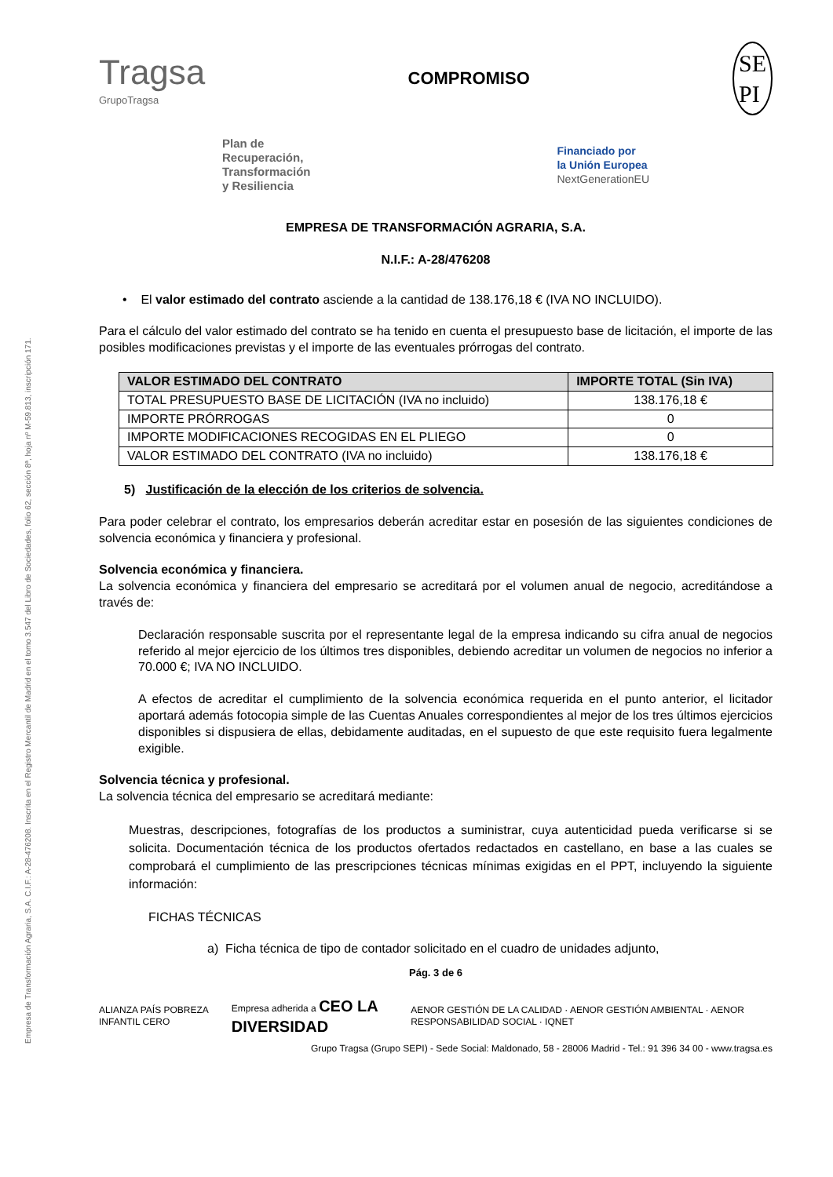Empresa de Transformación Agraria, S.A. C.I.F.: A-28-476208. Inscrita en el Registro Mercantil de Madrid en el tomo 3.547 del Libro de Sociedades, folio 62, sección 8ª, hoja nº M-59.813, inscripción 171.
Tragsa
GrupoTragsa
COMPROMISO
SE
PI
Plan de
Recuperación,
Transformación
y Resiliencia
Financiado por
la Unión Europea
NextGenerationEU
EMPRESA DE TRANSFORMACIÓN AGRARIA, S.A.
N.I.F.: A-28/476208
• El valor estimado del contrato asciende a la cantidad de 138.176,18 € (IVA NO INCLUIDO).
Para el cálculo del valor estimado del contrato se ha tenido en cuenta el presupuesto base de licitación, el importe de las posibles modificaciones previstas y el importe de las eventuales prórrogas del contrato.
| VALOR ESTIMADO DEL CONTRATO | IMPORTE TOTAL (Sin IVA) |
| --- | --- |
| TOTAL PRESUPUESTO BASE DE LICITACIÓN (IVA no incluido) | 138.176,18 € |
| IMPORTE PRÓRROGAS | 0 |
| IMPORTE MODIFICACIONES RECOGIDAS EN EL PLIEGO | 0 |
| VALOR ESTIMADO DEL CONTRATO (IVA no incluido) | 138.176,18 € |
5) Justificación de la elección de los criterios de solvencia.
Para poder celebrar el contrato, los empresarios deberán acreditar estar en posesión de las siguientes condiciones de solvencia económica y financiera y profesional.
Solvencia económica y financiera.
La solvencia económica y financiera del empresario se acreditará por el volumen anual de negocio, acreditándose a través de:
Declaración responsable suscrita por el representante legal de la empresa indicando su cifra anual de negocios referido al mejor ejercicio de los últimos tres disponibles, debiendo acreditar un volumen de negocios no inferior a 70.000 €; IVA NO INCLUIDO.
A efectos de acreditar el cumplimiento de la solvencia económica requerida en el punto anterior, el licitador aportará además fotocopia simple de las Cuentas Anuales correspondientes al mejor de los tres últimos ejercicios disponibles si dispusiera de ellas, debidamente auditadas, en el supuesto de que este requisito fuera legalmente exigible.
Solvencia técnica y profesional.
La solvencia técnica del empresario se acreditará mediante:
Muestras, descripciones, fotografías de los productos a suministrar, cuya autenticidad pueda verificarse si se solicita. Documentación técnica de los productos ofertados redactados en castellano, en base a las cuales se comprobará el cumplimiento de las prescripciones técnicas mínimas exigidas en el PPT, incluyendo la siguiente información:
FICHAS TÉCNICAS
a) Ficha técnica de tipo de contador solicitado en el cuadro de unidades adjunto,
Pág. 3 de 6
ALIANZA PAÍS POBREZA INFANTIL CERO Empresa adherida a CEO LA DIVERSIDAD AENOR GESTIÓN DE LA CALIDAD · AENOR GESTIÓN AMBIENTAL · AENOR RESPONSABILIDAD SOCIAL · IQNET
Grupo Tragsa (Grupo SEPI) - Sede Social: Maldonado, 58 - 28006 Madrid - Tel.: 91 396 34 00 - www.tragsa.es